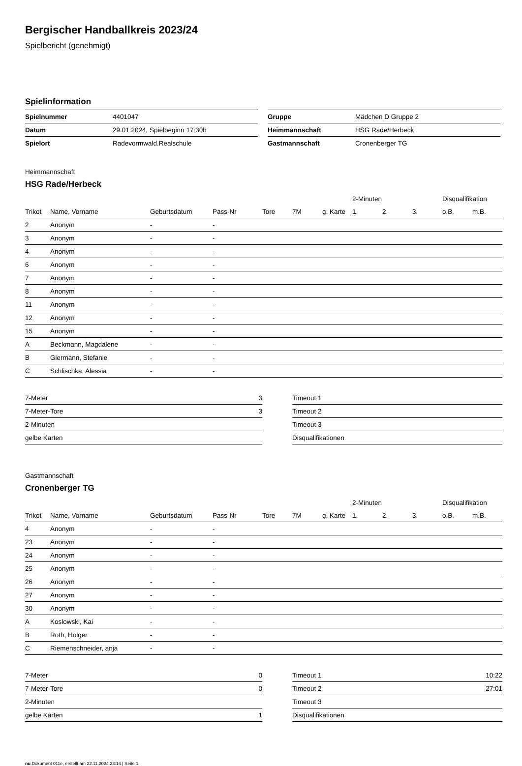Bergischer Handballkreis 2023/24
Spielbericht (genehmigt)
Spielinformation
| Spielnummer | 4401047 |
| Datum | 29.01.2024, Spielbeginn 17:30h |
| Spielort | Radevormwald.Realschule |
| Gruppe | Mädchen D Gruppe 2 |
| Heimmannschaft | HSG Rade/Herbeck |
| Gastmannschaft | Cronenberger TG |
Heimmannschaft
HSG Rade/Herbeck
| | | | | | | | 2-Minuten | | | Disqualifikation | |
| --- | --- | --- | --- | --- | --- | --- | --- | --- | --- | --- | --- |
| Trikot | Name, Vorname | Geburtsdatum | Pass-Nr | Tore | 7M | g. Karte | 1. | 2. | 3. | o.B. | m.B. |
| 2 | Anonym | - | - | | | | | | | | |
| 3 | Anonym | - | - | | | | | | | | |
| 4 | Anonym | - | - | | | | | | | | |
| 6 | Anonym | - | - | | | | | | | | |
| 7 | Anonym | - | - | | | | | | | | |
| 8 | Anonym | - | - | | | | | | | | |
| 11 | Anonym | - | - | | | | | | | | |
| 12 | Anonym | - | - | | | | | | | | |
| 15 | Anonym | - | - | | | | | | | | |
| A | Beckmann, Magdalene | - | - | | | | | | | | |
| B | Giermann, Stefanie | - | - | | | | | | | | |
| C | Schlischka, Alessia | - | - | | | | | | | | |
| 7-Meter | 3 |
| 7-Meter-Tore | 3 |
| 2-Minuten | |
| gelbe Karten | |
| Timeout 1 | |
| Timeout 2 | |
| Timeout 3 | |
| Disqualifikationen | |
Gastmannschaft
Cronenberger TG
| | | | | | | | 2-Minuten | | | Disqualifikation | |
| --- | --- | --- | --- | --- | --- | --- | --- | --- | --- | --- | --- |
| Trikot | Name, Vorname | Geburtsdatum | Pass-Nr | Tore | 7M | g. Karte | 1. | 2. | 3. | o.B. | m.B. |
| 4 | Anonym | - | - | | | | | | | | |
| 23 | Anonym | - | - | | | | | | | | |
| 24 | Anonym | - | - | | | | | | | | |
| 25 | Anonym | - | - | | | | | | | | |
| 26 | Anonym | - | - | | | | | | | | |
| 27 | Anonym | - | - | | | | | | | | |
| 30 | Anonym | - | - | | | | | | | | |
| A | Koslowski, Kai | - | - | | | | | | | | |
| B | Roth, Holger | - | - | | | | | | | | |
| C | Riemenschneider, anja | - | - | | | | | | | | |
| 7-Meter | 0 |
| 7-Meter-Tore | 0 |
| 2-Minuten | |
| gelbe Karten | 1 |
| Timeout 1 | 10:22 |
| Timeout 2 | 27:01 |
| Timeout 3 | |
| Disqualifikationen | |
nu.Dokument 011e, erstellt am 22.11.2024 23:14 | Seite 1